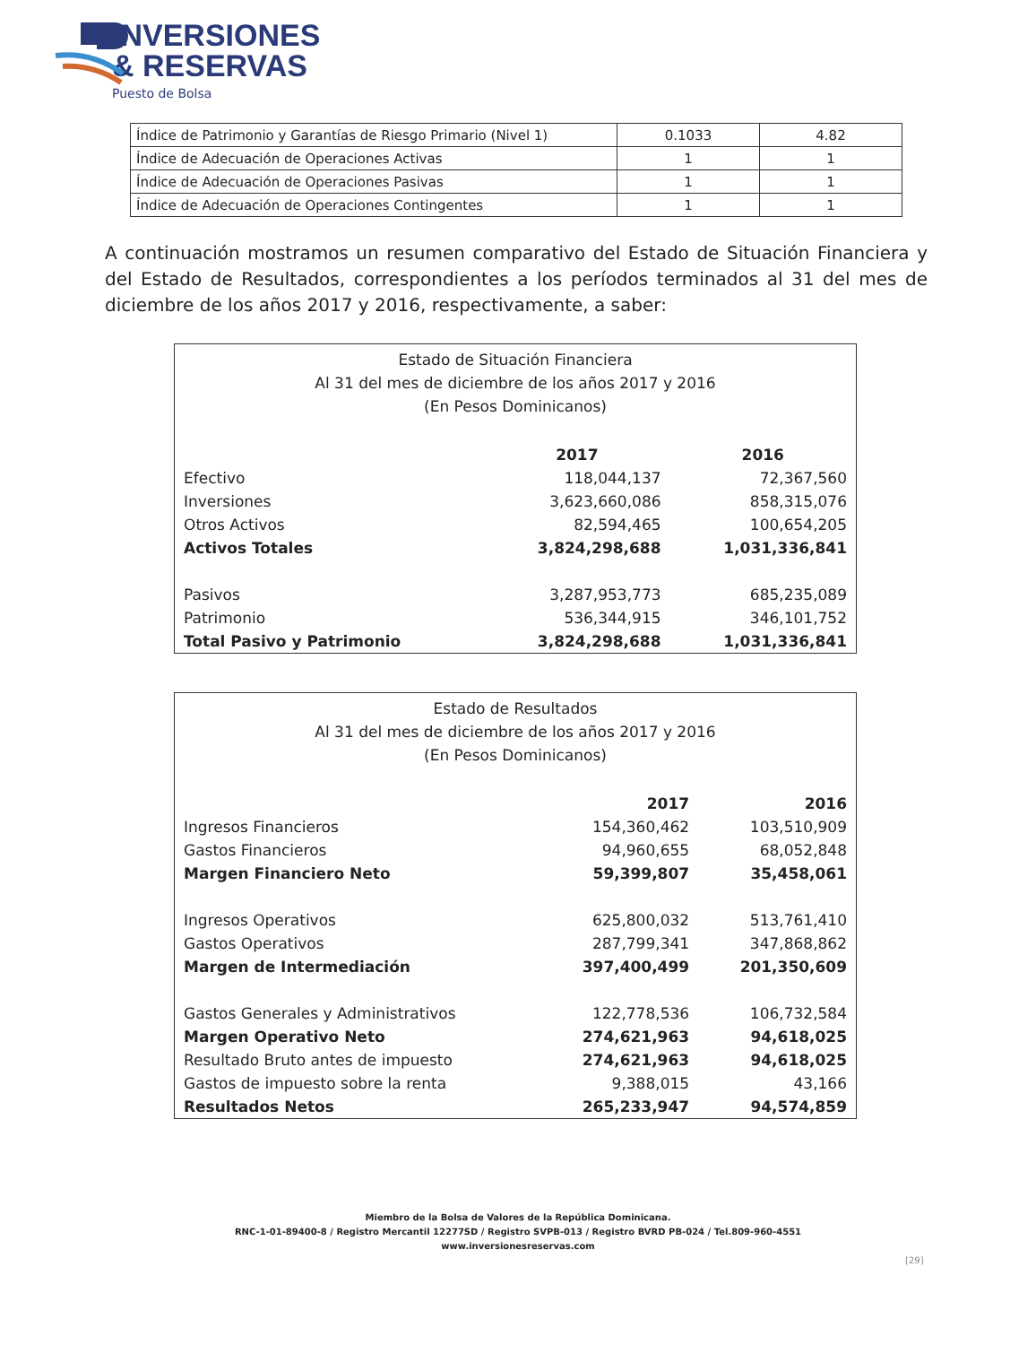INVERSIONES
& RESERVAS
Puesto de Bolsa
| Índice de Patrimonio y Garantías de Riesgo Primario (Nivel 1) | 0.1033 | 4.82 |
| Índice de Adecuación de Operaciones Activas | 1 | 1 |
| Índice de Adecuación de Operaciones Pasivas | 1 | 1 |
| Índice de Adecuación de Operaciones Contingentes | 1 | 1 |
A continuación mostramos un resumen comparativo del Estado de Situación Financiera y del Estado de Resultados, correspondientes a los períodos terminados al 31 del mes de diciembre de los años 2017 y 2016, respectivamente, a saber:
Estado de Situación Financiera
Al 31 del mes de diciembre de los años 2017 y 2016
(En Pesos Dominicanos)
| | 2017 | 2016 |
| --- | --- | --- |
| Efectivo | 118,044,137 | 72,367,560 |
| Inversiones | 3,623,660,086 | 858,315,076 |
| Otros Activos | 82,594,465 | 100,654,205 |
| Activos Totales | 3,824,298,688 | 1,031,336,841 |
| Pasivos | 3,287,953,773 | 685,235,089 |
| Patrimonio | 536,344,915 | 346,101,752 |
| Total Pasivo y Patrimonio | 3,824,298,688 | 1,031,336,841 |
Estado de Resultados
Al 31 del mes de diciembre de los años 2017 y 2016
(En Pesos Dominicanos)
| | 2017 | 2016 |
| --- | --- | --- |
| Ingresos Financieros | 154,360,462 | 103,510,909 |
| Gastos Financieros | 94,960,655 | 68,052,848 |
| Margen Financiero Neto | 59,399,807 | 35,458,061 |
| Ingresos Operativos | 625,800,032 | 513,761,410 |
| Gastos Operativos | 287,799,341 | 347,868,862 |
| Margen de Intermediación | 397,400,499 | 201,350,609 |
| Gastos Generales y Administrativos | 122,778,536 | 106,732,584 |
| Margen Operativo Neto | 274,621,963 | 94,618,025 |
| Resultado Bruto antes de impuesto | 274,621,963 | 94,618,025 |
| Gastos de impuesto sobre la renta | 9,388,015 | 43,166 |
| Resultados Netos | 265,233,947 | 94,574,859 |
Miembro de la Bolsa de Valores de la República Dominicana.
RNC-1-01-89400-8 / Registro Mercantil 12277SD / Registro SVPB-013 / Registro BVRD PB-024 / Tel.809-960-4551
www.inversionesreservas.com
[29]